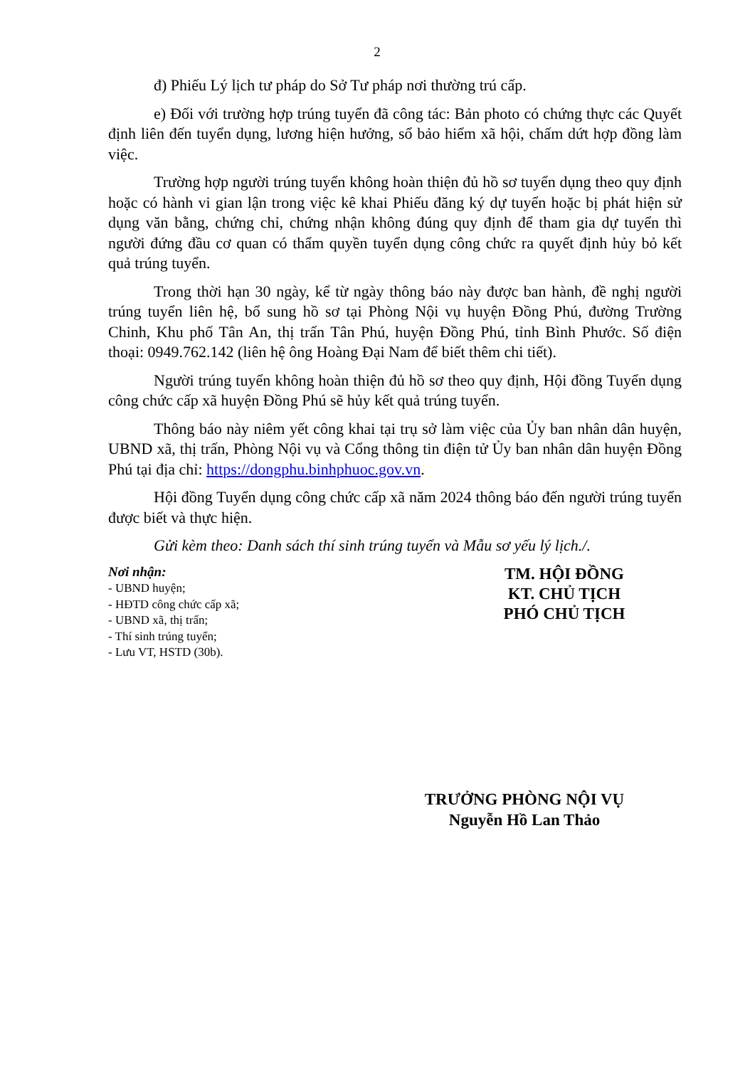2
đ) Phiếu Lý lịch tư pháp do Sở Tư pháp nơi thường trú cấp.
e) Đối với trường hợp trúng tuyển đã công tác: Bản photo có chứng thực các Quyết định liên đến tuyển dụng, lương hiện hưởng, sổ bảo hiểm xã hội, chấm dứt hợp đồng làm việc.
Trường hợp người trúng tuyển không hoàn thiện đủ hồ sơ tuyển dụng theo quy định hoặc có hành vi gian lận trong việc kê khai Phiếu đăng ký dự tuyển hoặc bị phát hiện sử dụng văn bằng, chứng chỉ, chứng nhận không đúng quy định để tham gia dự tuyển thì người đứng đầu cơ quan có thẩm quyền tuyển dụng công chức ra quyết định hủy bỏ kết quả trúng tuyển.
Trong thời hạn 30 ngày, kể từ ngày thông báo này được ban hành, đề nghị người trúng tuyển liên hệ, bổ sung hồ sơ tại Phòng Nội vụ huyện Đồng Phú, đường Trường Chinh, Khu phố Tân An, thị trấn Tân Phú, huyện Đồng Phú, tỉnh Bình Phước. Số điện thoại: 0949.762.142 (liên hệ ông Hoàng Đại Nam để biết thêm chi tiết).
Người trúng tuyển không hoàn thiện đủ hồ sơ theo quy định, Hội đồng Tuyển dụng công chức cấp xã huyện Đồng Phú sẽ hủy kết quả trúng tuyển.
Thông báo này niêm yết công khai tại trụ sở làm việc của Ủy ban nhân dân huyện, UBND xã, thị trấn, Phòng Nội vụ và Cổng thông tin điện tử Ủy ban nhân dân huyện Đồng Phú tại địa chỉ: https://dongphu.binhphuoc.gov.vn.
Hội đồng Tuyển dụng công chức cấp xã năm 2024 thông báo đến người trúng tuyển được biết và thực hiện.
Gửi kèm theo: Danh sách thí sinh trúng tuyển và Mẫu sơ yếu lý lịch./.
Nơi nhận:
- UBND huyện;
- HĐTD công chức cấp xã;
- UBND xã, thị trấn;
- Thí sinh trúng tuyển;
- Lưu VT, HSTD (30b).
TM. HỘI ĐỒNG
KT. CHỦ TỊCH
PHÓ CHỦ TỊCH
TRƯỞNG PHÒNG NỘI VỤ
Nguyễn Hồ Lan Thảo